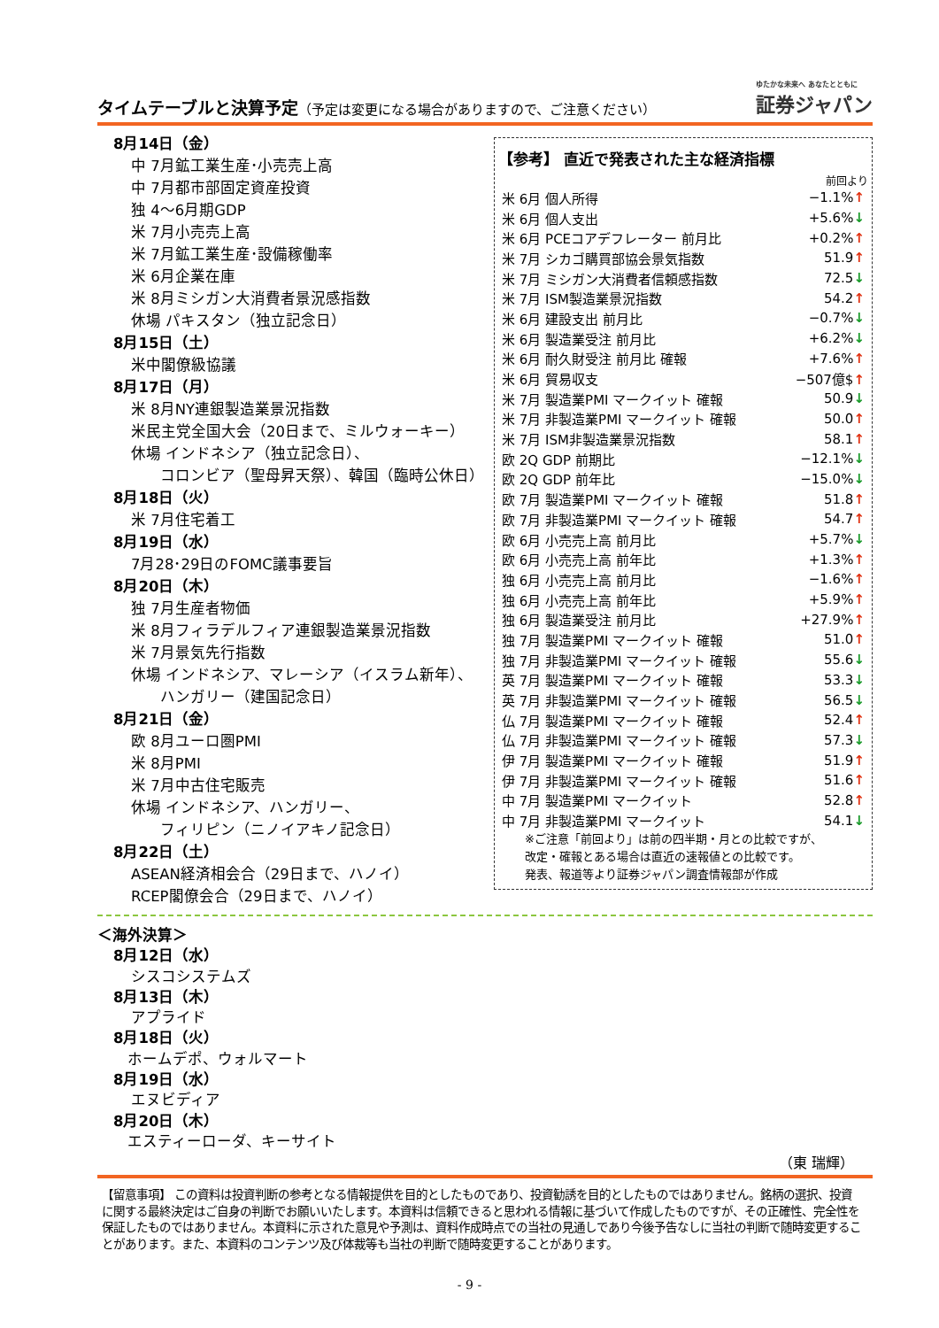タイムテーブルと決算予定（予定は変更になる場合がありますので、ご注意ください）
ゆたかな未来へ あなたとともに
証券ジャパン
8月14日（金）
中 7月鉱工業生産･小売売上高
中 7月都市部固定資産投資
独 4～6月期GDP
米 7月小売売上高
米 7月鉱工業生産･設備稼働率
米 6月企業在庫
米 8月ミシガン大消費者景況感指数
休場 パキスタン（独立記念日）
8月15日（土）
米中閣僚級協議
8月17日（月）
米 8月NY連銀製造業景況指数
米民主党全国大会（20日まで、ミルウォーキー）
休場 インドネシア（独立記念日）、
  コロンビア（聖母昇天祭）、韓国（臨時公休日）
8月18日（火）
米 7月住宅着工
8月19日（水）
7月28･29日のFOMC議事要旨
8月20日（木）
独 7月生産者物価
米 8月フィラデルフィア連銀製造業景況指数
米 7月景気先行指数
休場 インドネシア、マレーシア（イスラム新年）、
  ハンガリー（建国記念日）
8月21日（金）
欧 8月ユーロ圏PMI
米 8月PMI
米 7月中古住宅販売
休場 インドネシア、ハンガリー、
  フィリピン（ニノイアキノ記念日）
8月22日（土）
ASEAN経済相会合（29日まで、ハノイ）
RCEP閣僚会合（29日まで、ハノイ）
【参考】 直近で発表された主な経済指標
前回より
| 米 6月 個人所得 | −1.1% ↑ |
| 米 6月 個人支出 | +5.6% ↓ |
| 米 6月 PCEコアデフレーター 前月比 | +0.2% ↑ |
| 米 7月 シカゴ購買部協会景気指数 | 51.9 ↑ |
| 米 7月 ミシガン大消費者信頼感指数 | 72.5 ↓ |
| 米 7月 ISM製造業景況指数 | 54.2 ↑ |
| 米 6月 建設支出 前月比 | −0.7% ↓ |
| 米 6月 製造業受注 前月比 | +6.2% ↓ |
| 米 6月 耐久財受注 前月比 確報 | +7.6% ↑ |
| 米 6月 貿易収支 | −507億$ ↑ |
| 米 7月 製造業PMI マークイット 確報 | 50.9 ↓ |
| 米 7月 非製造業PMI マークイット 確報 | 50.0 ↑ |
| 米 7月 ISM非製造業景況指数 | 58.1 ↑ |
| 欧 2Q GDP 前期比 | −12.1% ↓ |
| 欧 2Q GDP 前年比 | −15.0% ↓ |
| 欧 7月 製造業PMI マークイット 確報 | 51.8 ↑ |
| 欧 7月 非製造業PMI マークイット 確報 | 54.7 ↑ |
| 欧 6月 小売売上高 前月比 | +5.7% ↓ |
| 欧 6月 小売売上高 前年比 | +1.3% ↑ |
| 独 6月 小売売上高 前月比 | −1.6% ↑ |
| 独 6月 小売売上高 前年比 | +5.9% ↑ |
| 独 6月 製造業受注 前月比 | +27.9% ↑ |
| 独 7月 製造業PMI マークイット 確報 | 51.0 ↑ |
| 独 7月 非製造業PMI マークイット 確報 | 55.6 ↓ |
| 英 7月 製造業PMI マークイット 確報 | 53.3 ↓ |
| 英 7月 非製造業PMI マークイット 確報 | 56.5 ↓ |
| 仏 7月 製造業PMI マークイット 確報 | 52.4 ↑ |
| 仏 7月 非製造業PMI マークイット 確報 | 57.3 ↓ |
| 伊 7月 製造業PMI マークイット 確報 | 51.9 ↑ |
| 伊 7月 非製造業PMI マークイット 確報 | 51.6 ↑ |
| 中 7月 製造業PMI マークイット | 52.8 ↑ |
| 中 7月 非製造業PMI マークイット | 54.1 ↓ |
※ご注意「前回より」は前の四半期・月との比較ですが、
改定・確報とある場合は直近の速報値との比較です。
発表、報道等より証券ジャパン調査情報部が作成
＜海外決算＞
8月12日（水）
シスコシステムズ
8月13日（木）
アプライド
8月18日（火）
ホームデポ、ウォルマート
8月19日（水）
エヌビディア
8月20日（木）
エスティーローダ、キーサイト
（東 瑞輝）
【留意事項】 この資料は投資判断の参考となる情報提供を目的としたものであり、投資勧誘を目的としたものではありません。銘柄の選択、投資に関する最終決定はご自身の判断でお願いいたします。本資料は信頼できると思われる情報に基づいて作成したものですが、その正確性、完全性を保証したものではありません。本資料に示された意見や予測は、資料作成時点での当社の見通しであり今後予告なしに当社の判断で随時変更することがあります。また、本資料のコンテンツ及び体裁等も当社の判断で随時変更することがあります。
- 9 -